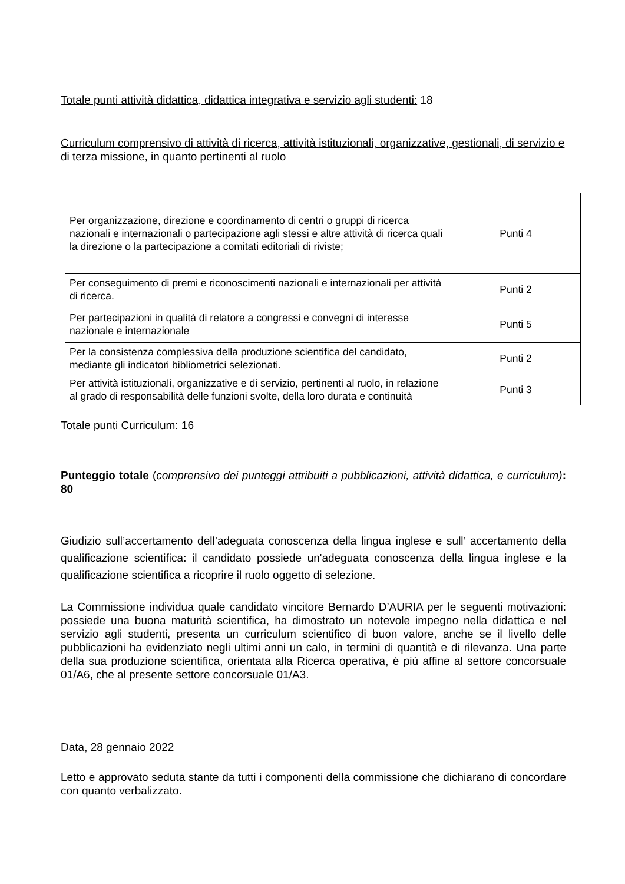Totale punti attività didattica, didattica integrativa e servizio agli studenti: 18
Curriculum comprensivo di attività di ricerca, attività istituzionali, organizzative, gestionali, di servizio e di terza missione, in quanto pertinenti al ruolo
| Per organizzazione, direzione e coordinamento di centri o gruppi di ricerca nazionali e internazionali o partecipazione agli stessi e altre attività di ricerca quali la direzione o la partecipazione a comitati editoriali di riviste; | Punti 4 |
| Per conseguimento di premi e riconoscimenti nazionali e internazionali per attività di ricerca. | Punti 2 |
| Per partecipazioni in qualità di relatore a congressi e convegni di interesse nazionale e internazionale | Punti 5 |
| Per la consistenza complessiva della produzione scientifica del candidato, mediante gli indicatori bibliometrici selezionati. | Punti 2 |
| Per attività istituzionali, organizzative e di servizio, pertinenti al ruolo, in relazione al grado di responsabilità delle funzioni svolte, della loro durata e continuità | Punti 3 |
Totale punti Curriculum: 16
Punteggio totale (comprensivo dei punteggi attribuiti a pubblicazioni, attività didattica, e curriculum): 80
Giudizio sull’accertamento dell’adeguata conoscenza della lingua inglese e sull’ accertamento della qualificazione scientifica: il candidato possiede un'adeguata conoscenza della lingua inglese e la qualificazione scientifica a ricoprire il ruolo oggetto di selezione.
La Commissione individua quale candidato vincitore Bernardo D’AURIA per le seguenti motivazioni: possiede una buona maturità scientifica, ha dimostrato un notevole impegno nella didattica e nel servizio agli studenti, presenta un curriculum scientifico di buon valore, anche se il livello delle pubblicazioni ha evidenziato negli ultimi anni un calo, in termini di quantità e di rilevanza. Una parte della sua produzione scientifica, orientata alla Ricerca operativa, è più affine al settore concorsuale 01/A6, che al presente settore concorsuale 01/A3.
Data, 28 gennaio 2022
Letto e approvato seduta stante da tutti i componenti della commissione che dichiarano di concordare con quanto verbalizzato.